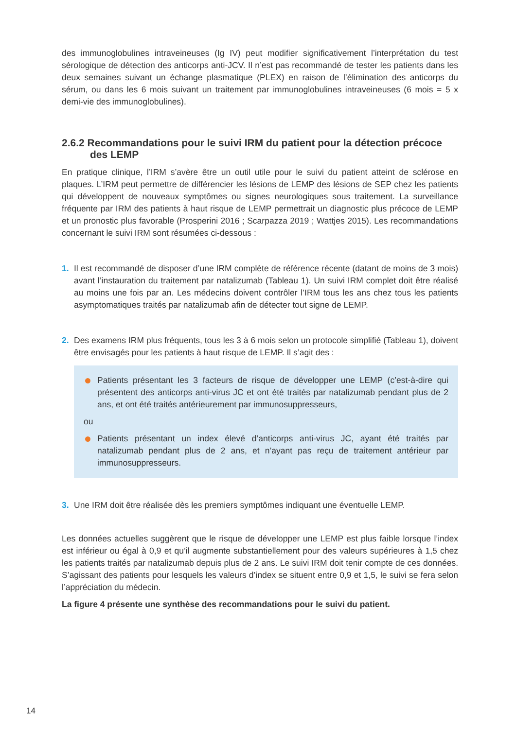des immunoglobulines intraveineuses (Ig IV) peut modifier significativement l’interprétation du test sérologique de détection des anticorps anti-JCV. Il n’est pas recommandé de tester les patients dans les deux semaines suivant un échange plasmatique (PLEX) en raison de l’élimination des anticorps du sérum, ou dans les 6 mois suivant un traitement par immunoglobulines intraveineuses (6 mois = 5 x demi-vie des immunoglobulines).
2.6.2 Recommandations pour le suivi IRM du patient pour la détection précoce des LEMP
En pratique clinique, l’IRM s’avère être un outil utile pour le suivi du patient atteint de sclérose en plaques. L’IRM peut permettre de différencier les lésions de LEMP des lésions de SEP chez les patients qui développent de nouveaux symptômes ou signes neurologiques sous traitement. La surveillance fréquente par IRM des patients à haut risque de LEMP permettrait un diagnostic plus précoce de LEMP et un pronostic plus favorable (Prosperini 2016 ; Scarpazza 2019 ; Wattjes 2015). Les recommandations concernant le suivi IRM sont résumées ci-dessous :
1. Il est recommandé de disposer d’une IRM complète de référence récente (datant de moins de 3 mois) avant l’instauration du traitement par natalizumab (Tableau 1). Un suivi IRM complet doit être réalisé au moins une fois par an. Les médecins doivent contrôler l’IRM tous les ans chez tous les patients asymptomatiques traités par natalizumab afin de détecter tout signe de LEMP.
2. Des examens IRM plus fréquents, tous les 3 à 6 mois selon un protocole simplifié (Tableau 1), doivent être envisagés pour les patients à haut risque de LEMP. Il s’agit des :
Patients présentant les 3 facteurs de risque de développer une LEMP (c’est-à-dire qui présentent des anticorps anti-virus JC et ont été traités par natalizumab pendant plus de 2 ans, et ont été traités antérieurement par immunosuppresseurs,
ou
Patients présentant un index élevé d’anticorps anti-virus JC, ayant été traités par natalizumab pendant plus de 2 ans, et n’ayant pas reçu de traitement antérieur par immunosuppresseurs.
3. Une IRM doit être réalisée dès les premiers symptômes indiquant une éventuelle LEMP.
Les données actuelles suggèrent que le risque de développer une LEMP est plus faible lorsque l’index est inférieur ou égal à 0,9 et qu’il augmente substantiellement pour des valeurs supérieures à 1,5 chez les patients traités par natalizumab depuis plus de 2 ans. Le suivi IRM doit tenir compte de ces données. S’agissant des patients pour lesquels les valeurs d’index se situent entre 0,9 et 1,5, le suivi se fera selon l’appréciation du médecin.
La figure 4 présente une synthèse des recommandations pour le suivi du patient.
14